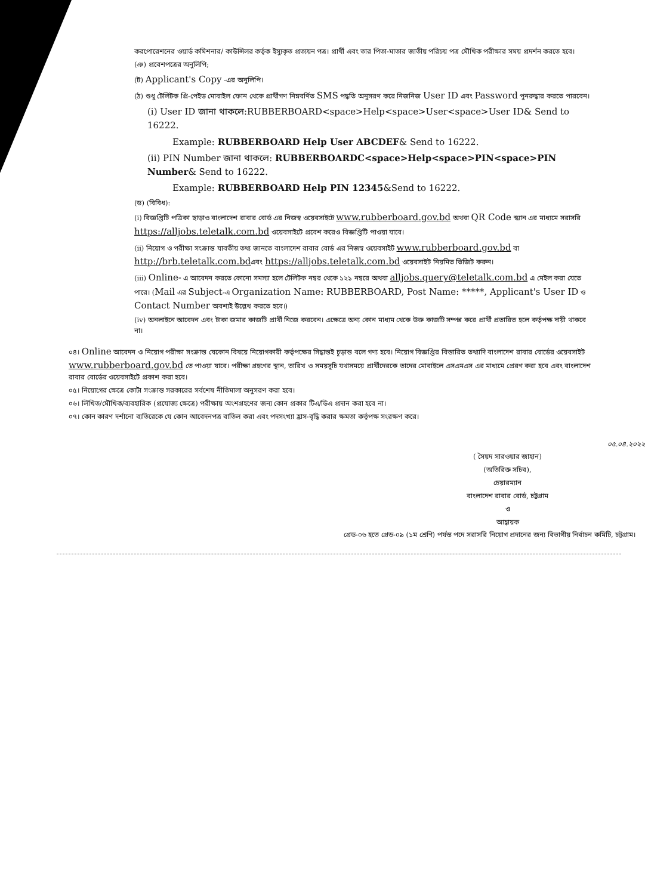করপোরেশনের ওয়ার্ড কমিশনার/ কাউন্সিলর কর্তৃক ইস্যুকৃত প্রত্যয়ন পত্র। প্রার্থী এবং তার পিতা-মাতার জাতীয় পরিচয় পত্র মৌখিক পরীক্ষার সময় প্রদর্শন করতে হবে।
(ঞ) প্রবেশপত্রের অনুলিপি;
(ট) Applicant's Copy -এর অনুলিপি।
(ঠ) শুধু টেলিটক প্রি-পেইড মোবাইল ফোন থেকে প্রার্থীগণ নিম্নবর্ণিত SMS পদ্ধতি অনুসরণ করে নিজনিজ User ID এবং Password পুনরুদ্ধার করতে পারবেন।
(i) User ID জানা থাকলে:RUBBERBOARD<space>Help<space>User<space>User ID& Send to 16222.
Example: RUBBERBOARD Help User ABCDEF& Send to 16222.
(ii) PIN Number জানা থাকলে: RUBBERBOARDC<space>Help<space>PIN<space>PIN Number& Send to 16222.
Example: RUBBERBOARD Help PIN 12345&Send to 16222.
(ড) (বিবিধ):
(i) বিজ্ঞপ্তিটি পত্রিকা ছাড়াও বাংলাদেশ রাবার বোর্ড এর নিজস্ব ওয়েবসাইটে www.rubberboard.gov.bd অথবা QR Code স্ক্যান এর মাধ্যমে সরাসরি https://alljobs.teletalk.com.bd ওয়েবসাইটে প্রবেশ করেও বিজ্ঞপ্তিটি পাওয়া যাবে।
(ii) নিয়োগ ও পরীক্ষা সংক্রান্ত যাবতীয় তথ্য জানতে বাংলাদেশ রাবার বোর্ড এর নিজস্ব ওয়েবসাইট www.rubberboard.gov.bd বা http://brb.teletalk.com.bdএবং https://alljobs.teletalk.com.bd ওয়েবসাইট নিয়মিত ভিজিট করুন।
(iii) Online- এ আবেদন করতে কোনো সমস্যা হলে টেলিটক নম্বর থেকে ১২১ নম্বরে অথবা alljobs.query@teletalk.com.bd এ মেইল করা যেতে পারে। (Mail এর Subject-এ Organization Name: RUBBERBOARD, Post Name: *****, Applicant's User ID ও Contact Number অবশ্যই উল্লেখ করতে হবে।)
(iv) অনলাইনে আবেদন এবং টাকা জমার কাজটি প্রার্থী নিজে করবেন। এক্ষেত্রে অন্য কোন মাধ্যম থেকে উক্ত কাজটি সম্পন্ন করে প্রার্থী প্রতারিত হলে কর্তৃপক্ষ দায়ী থাকবে না।
০৪। Online আবেদন ও নিয়োগ পরীক্ষা সংক্রান্ত যেকোন বিষয়ে নিয়োগকারী কর্তৃপক্ষের সিদ্ধান্তই চূড়ান্ত বলে গণ্য হবে। নিয়োগ বিজ্ঞপ্তির বিস্তারিত তথ্যাদি বাংলাদেশ রাবার বোর্ডের ওয়েবসাইট www.rubberboard.gov.bd তে পাওয়া যাবে। পরীক্ষা গ্রহণের স্থান, তারিখ ও সময়সূচি যথাসময়ে প্রার্থীদেরকে তাদের মোবাইলে এসএমএস এর মাধ্যমে প্রেরণ করা হবে এবং বাংলাদেশ রাবার বোর্ডের ওয়েবসাইটে প্রকাশ করা হবে।
০৫। নিয়োগের ক্ষেত্রে কোটা সংক্রান্ত সরকারের সর্বশেষ নীতিমালা অনুসরণ করা হবে।
০৬। লিখিত/মৌখিক/ব্যবহারিক (প্রযোজ্য ক্ষেত্রে) পরীক্ষায় অংশগ্রহণের জন্য কোন প্রকার টিএ/ডিএ প্রদান করা হবে না।
০৭। কোন কারণ দর্শানো ব্যতিরেকে যে কোন আবেদনপত্র বাতিল করা এবং পদসংখ্যা হ্রাস-বৃদ্ধি করার ক্ষমতা কর্তৃপক্ষ সংরক্ষণ করে।
০৫.০৪.২০২২
( সৈয়দ সারওয়ার জাহান)
(অতিরিক্ত সচিব),
চেয়ারম্যান
বাংলাদেশ রাবার বোর্ড, চট্টগ্রাম
ও
আহ্বায়ক
গ্রেড-০৬ হতে গ্রেড-০৯ (১ম শ্রেণি) পর্যন্ত পদে সরাসরি নিয়োগ প্রদানের জন্য বিভাগীয় নির্বাচন কমিটি, চট্টগ্রাম।